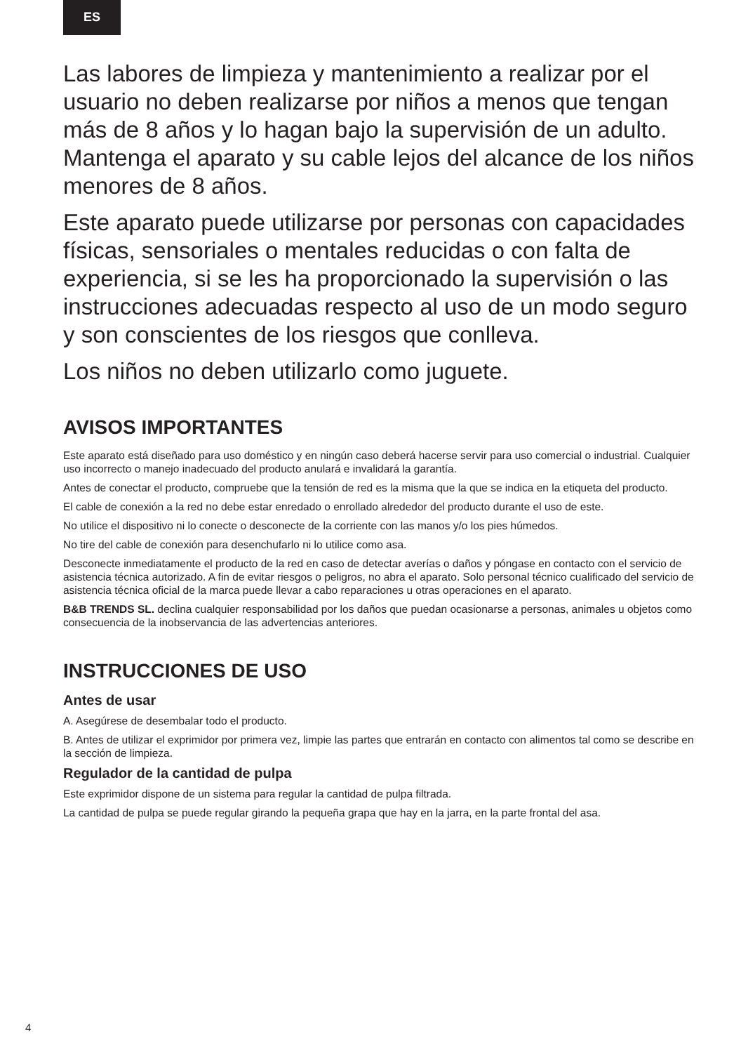ES
Las labores de limpieza y mantenimiento a realizar por el usuario no deben realizarse por niños a menos que tengan más de 8 años y lo hagan bajo la supervisión de un adulto. Mantenga el aparato y su cable lejos del alcance de los niños menores de 8 años.
Este aparato puede utilizarse por personas con capacidades físicas, sensoriales o mentales reducidas o con falta de experiencia, si se les ha proporcionado la supervisión o las instrucciones adecuadas respecto al uso de un modo seguro y son conscientes de los riesgos que conlleva.
Los niños no deben utilizarlo como juguete.
AVISOS IMPORTANTES
Este aparato está diseñado para uso doméstico y en ningún caso deberá hacerse servir para uso comercial o industrial. Cualquier uso incorrecto o manejo inadecuado del producto anulará e invalidará la garantía.
Antes de conectar el producto, compruebe que la tensión de red es la misma que la que se indica en la etiqueta del producto.
El cable de conexión a la red no debe estar enredado o enrollado alrededor del producto durante el uso de este.
No utilice el dispositivo ni lo conecte o desconecte de la corriente con las manos y/o los pies húmedos.
No tire del cable de conexión para desenchufarlo ni lo utilice como asa.
Desconecte inmediatamente el producto de la red en caso de detectar averías o daños y póngase en contacto con el servicio de asistencia técnica autorizado. A fin de evitar riesgos o peligros, no abra el aparato. Solo personal técnico cualificado del servicio de asistencia técnica oficial de la marca puede llevar a cabo reparaciones u otras operaciones en el aparato.
B&B TRENDS SL. declina cualquier responsabilidad por los daños que puedan ocasionarse a personas, animales u objetos como consecuencia de la inobservancia de las advertencias anteriores.
INSTRUCCIONES DE USO
Antes de usar
A. Asegúrese de desembalar todo el producto.
B. Antes de utilizar el exprimidor por primera vez, limpie las partes que entrarán en contacto con alimentos tal como se describe en la sección de limpieza.
Regulador de la cantidad de pulpa
Este exprimidor dispone de un sistema para regular la cantidad de pulpa filtrada.
La cantidad de pulpa se puede regular girando la pequeña grapa que hay en la jarra, en la parte frontal del asa.
4